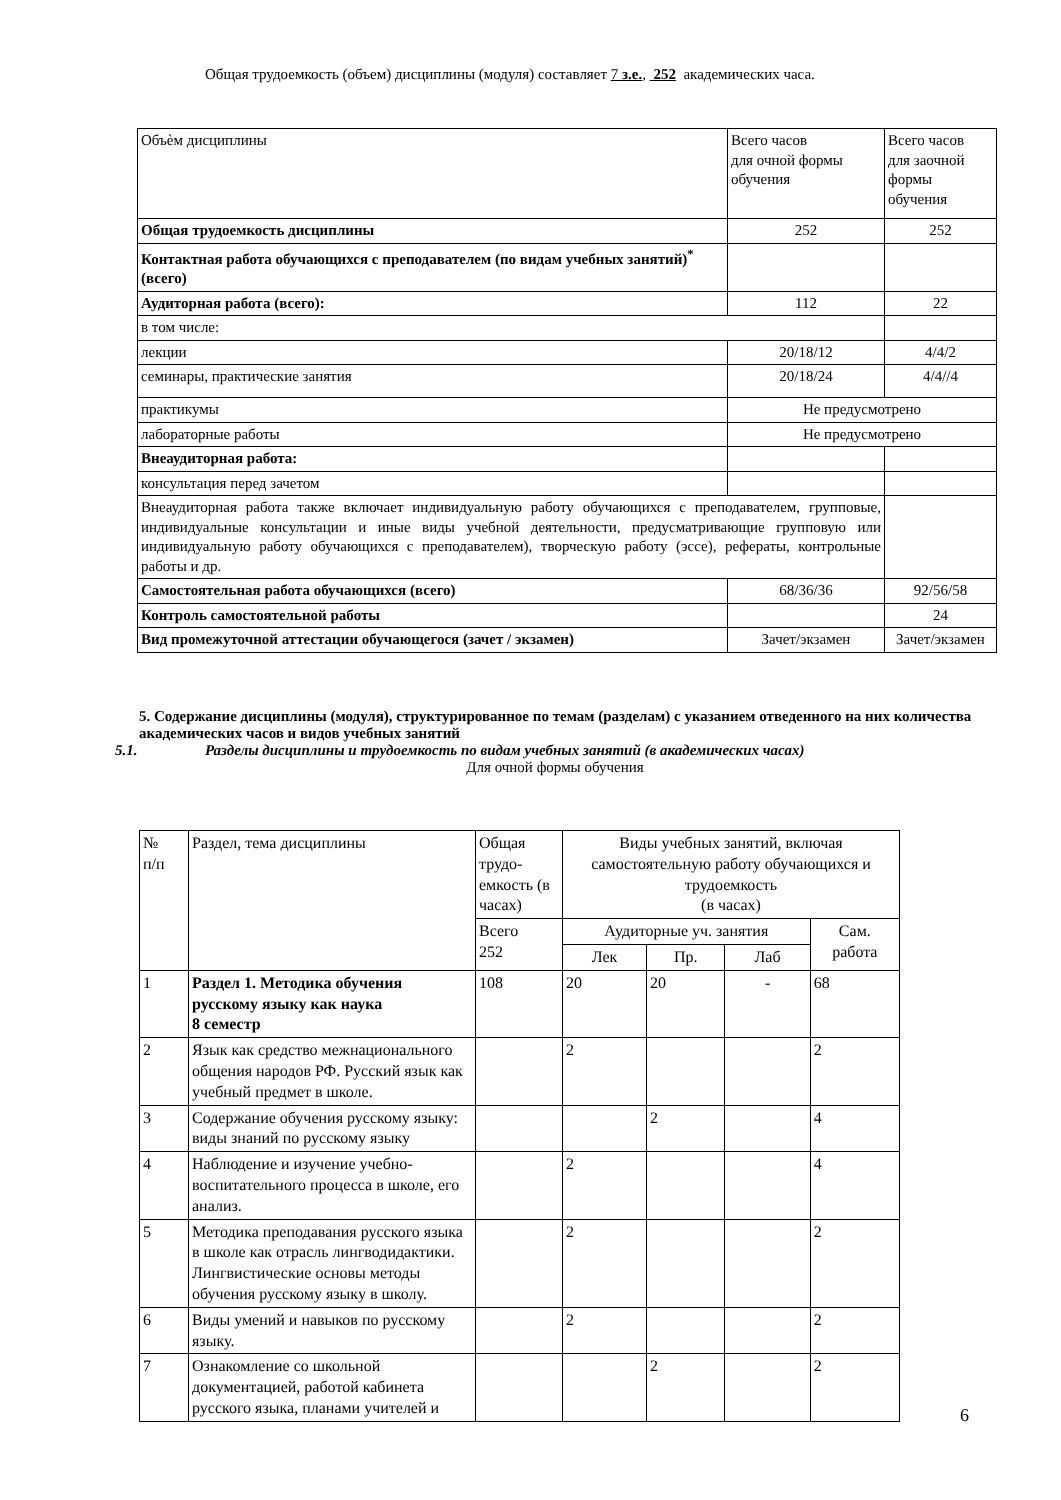Общая трудоемкость (объем) дисциплины (модуля) составляет 7 з.е., 252 академических часа.
| Объѐм дисциплины | Всего часов для очной формы обучения | Всего часов для заочной формы обучения |
| Общая трудоемкость дисциплины | 252 | 252 |
| Контактная работа обучающихся с преподавателем (по видам учебных занятий)<sup>*</sup> (всего) | | |
| Аудиторная работа (всего): | 112 | 22 |
| в том числе: | | |
| лекции | 20/18/12 | 4/4/2 |
| семинары, практические занятия | 20/18/24 | 4/4//4 |
| практикумы | Не предусмотрено | |
| лабораторные работы | Не предусмотрено | |
| Внеаудиторная работа: | | |
| консультация перед зачетом | | |
| Внеаудиторная работа также включает индивидуальную работу обучающихся с преподавателем, групповые, индивидуальные консультации и иные виды учебной деятельности, предусматривающие групповую или индивидуальную работу обучающихся с преподавателем), творческую работу (эссе), рефераты, контрольные работы и др. | | |
| Самостоятельная работа обучающихся (всего) | 68/36/36 | 92/56/58 |
| Контроль самостоятельной работы | | 24 |
| Вид промежуточной аттестации обучающегося (зачет / экзамен) | Зачет/экзамен | Зачет/экзамен |
5. Содержание дисциплины (модуля), структурированное по темам (разделам) с указанием отведенного на них количества академических часов и видов учебных занятий
5.1. Разделы дисциплины и трудоемкость по видам учебных занятий (в академических часах)
Для очной формы обучения
| № п/п | Раздел, тема дисциплины | Общая трудо-емкость (в часах) | Виды учебных занятий, включая самостоятельную работу обучающихся и трудоемкость (в часах) | | | |
| | | Всего 252 | Аудиторные уч. занятия | | | Сам. работа |
| | | | Лек | Пр. | Лаб | |
| 1 | Раздел 1. Методика обучения русскому языку как наука 8 семестр | 108 | 20 | 20 | - | 68 |
| 2 | Язык как средство межнационального общения народов РФ. Русский язык как учебный предмет в школе. | | 2 | | | 2 |
| 3 | Содержание обучения русскому языку: виды знаний по русскому языку | | | 2 | | 4 |
| 4 | Наблюдение и изучение учебно-воспитательного процесса в школе, его анализ. | | 2 | | | 4 |
| 5 | Методика преподавания русского языка в школе как отрасль лингводидактики. Лингвистические основы методы обучения русскому языку в школу. | | 2 | | | 2 |
| 6 | Виды умений и навыков по русскому языку. | | 2 | | | 2 |
| 7 | Ознакомление со школьной документацией, работой кабинета русского языка, планами учителей и | | | 2 | | 2 |
6